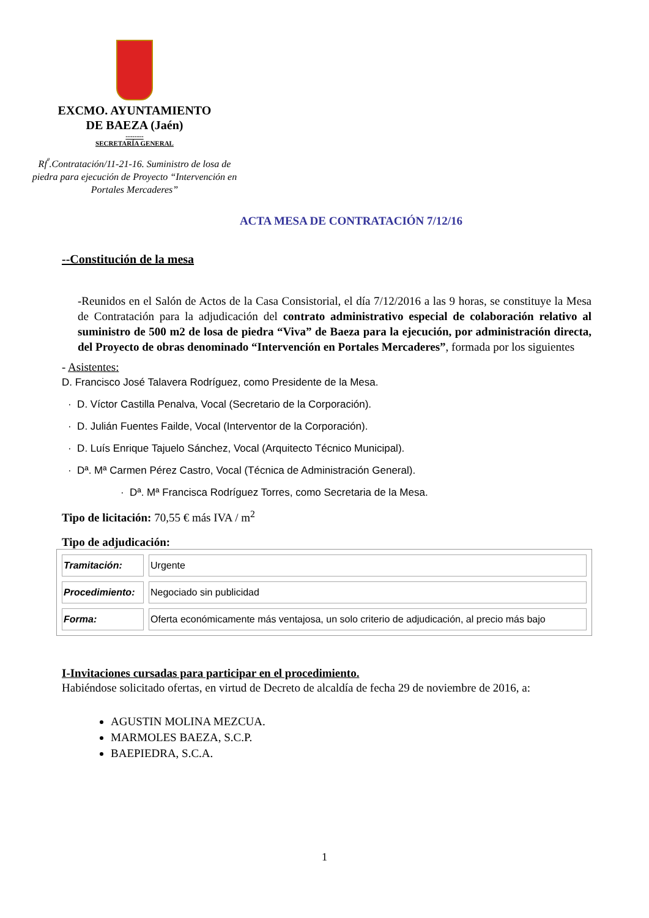EXCMO. AYUNTAMIENTO
DE BAEZA (Jaén)
--------
SECRETARÍA GENERAL
Rf<sup>ª</sup>.Contratación/11-21-16. Suministro de losa de piedra para ejecución de Proyecto “Intervención en Portales Mercaderes”
ACTA MESA DE CONTRATACIÓN 7/12/16
--Constitución de la mesa
-Reunidos en el Salón de Actos de la Casa Consistorial, el día 7/12/2016 a las 9 horas, se constituye la Mesa de Contratación para la adjudicación del contrato administrativo especial de colaboración relativo al suministro de 500 m2 de losa de piedra “Viva” de Baeza para la ejecución, por administración directa, del Proyecto de obras denominado “Intervención en Portales Mercaderes”, formada por los siguientes
- Asistentes:
D. Francisco José Talavera Rodríguez, como Presidente de la Mesa.
· D. Víctor Castilla Penalva, Vocal (Secretario de la Corporación).
· D. Julián Fuentes Failde, Vocal (Interventor de la Corporación).
· D. Luís Enrique Tajuelo Sánchez, Vocal (Arquitecto Técnico Municipal).
· Dª. Mª Carmen Pérez Castro, Vocal (Técnica de Administración General).
· Dª. Mª Francisca Rodríguez Torres, como Secretaria de la Mesa.
Tipo de licitación: 70,55 € más IVA / m<sup>2</sup>
Tipo de adjudicación:
| Tramitación: | Urgente |
| Procedimiento: | Negociado sin publicidad |
| Forma: | Oferta económicamente más ventajosa, un solo criterio de adjudicación, al precio más bajo |
I-Invitaciones cursadas para participar en el procedimiento.
Habiéndose solicitado ofertas, en virtud de Decreto de alcaldía de fecha 29 de noviembre de 2016, a:
AGUSTIN MOLINA MEZCUA.
MARMOLES BAEZA, S.C.P.
BAEPIEDRA, S.C.A.
1